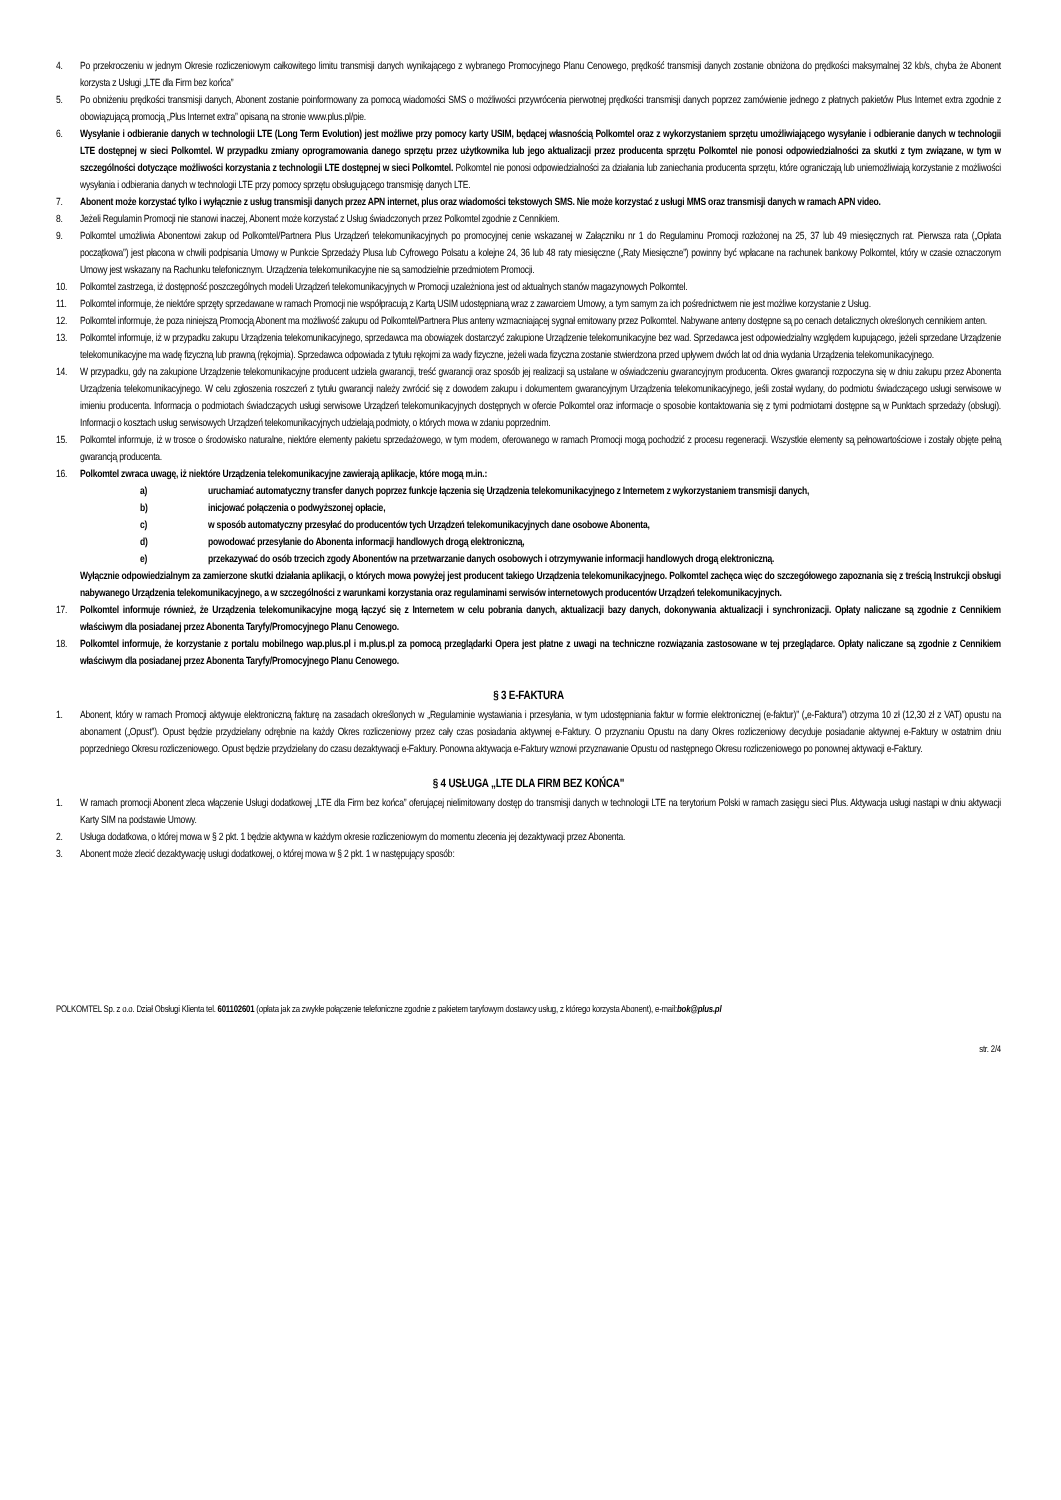4. Po przekroczeniu w jednym Okresie rozliczeniowym całkowitego limitu transmisji danych wynikającego z wybranego Promocyjnego Planu Cenowego, prędkość transmisji danych zostanie obniżona do prędkości maksymalnej 32 kb/s, chyba że Abonent korzysta z Usługi „LTE dla Firm bez końca”
5. Po obniżeniu prędkości transmisji danych, Abonent zostanie poinformowany za pomocą wiadomości SMS o możliwości przywrócenia pierwotnej prędkości transmisji danych poprzez zamówienie jednego z płatnych pakietów Plus Internet extra zgodnie z obowiązującą promocją „Plus Internet extra” opisaną na stronie www.plus.pl/pie.
6. Wysyłanie i odbieranie danych w technologii LTE (Long Term Evolution) jest możliwe przy pomocy karty USIM, będącej własnością Polkomtel oraz z wykorzystaniem sprzętu umożliwiającego wysyłanie i odbieranie danych w technologii LTE dostępnej w sieci Polkomtel. W przypadku zmiany oprogramowania danego sprzętu przez użytkownika lub jego aktualizacji przez producenta sprzętu Polkomtel nie ponosi odpowiedzialności za skutki z tym związane, w tym w szczególności dotyczące możliwości korzystania z technologii LTE dostępnej w sieci Polkomtel. Polkomtel nie ponosi odpowiedzialności za działania lub zaniechania producenta sprzętu, które ograniczają lub uniemożliwiają korzystanie z możliwości wysyłania i odbierania danych w technologii LTE przy pomocy sprzętu obsługującego transmisję danych LTE.
7. Abonent może korzystać tylko i wyłącznie z usług transmisji danych przez APN internet, plus oraz wiadomości tekstowych SMS. Nie może korzystać z usługi MMS oraz transmisji danych w ramach APN video.
8. Jeżeli Regulamin Promocji nie stanowi inaczej, Abonent może korzystać z Usług świadczonych przez Polkomtel zgodnie z Cennikiem.
9. Polkomtel umożliwia Abonentowi zakup od Polkomtel/Partnera Plus Urządzeń telekomunikacyjnych po promocyjnej cenie wskazanej w Załączniku nr 1 do Regulaminu Promocji rozłożonej na 25, 37 lub 49 miesięcznych rat. Pierwsza rata („Opłata początkowa”) jest płacona w chwili podpisania Umowy w Punkcie Sprzedaży Plusa lub Cyfrowego Polsatu a kolejne 24, 36 lub 48 raty miesięczne („Raty Miesięczne”) powinny być wpłacane na rachunek bankowy Polkomtel, który w czasie oznaczonym Umowy jest wskazany na Rachunku telefonicznym. Urządzenia telekomunikacyjne nie są samodzielnie przedmiotem Promocji.
10. Polkomtel zastrzega, iż dostępność poszczególnych modeli Urządzeń telekomunikacyjnych w Promocji uzależniona jest od aktualnych stanów magazynowych Polkomtel.
11. Polkomtel informuje, że niektóre sprzęty sprzedawane w ramach Promocji nie współpracują z Kartą USIM udostępnianą wraz z zawarciem Umowy, a tym samym za ich pośrednictwem nie jest możliwe korzystanie z Usług.
12. Polkomtel informuje, że poza niniejszą Promocją Abonent ma możliwość zakupu od Polkomtel/Partnera Plus anteny wzmacniającej sygnał emitowany przez Polkomtel. Nabywane anteny dostępne są po cenach detalicznych określonych cennikiem anten.
13. Polkomtel informuje, iż w przypadku zakupu Urządzenia telekomunikacyjnego, sprzedawca ma obowiązek dostarczyć zakupione Urządzenie telekomunikacyjne bez wad. Sprzedawca jest odpowiedzialny względem kupującego, jeżeli sprzedane Urządzenie telekomunikacyjne ma wadę fizyczną lub prawną (rękojmia). Sprzedawca odpowiada z tytułu rękojmi za wady fizyczne, jeżeli wada fizyczna zostanie stwierdzona przed upływem dwóch lat od dnia wydania Urządzenia telekomunikacyjnego.
14. W przypadku, gdy na zakupione Urządzenie telekomunikacyjne producent udziela gwarancji, treść gwarancji oraz sposób jej realizacji są ustalane w oświadczeniu gwarancyjnym producenta. Okres gwarancji rozpoczyna się w dniu zakupu przez Abonenta Urządzenia telekomunikacyjnego. W celu zgłoszenia roszczeń z tytułu gwarancji należy zwrócić się z dowodem zakupu i dokumentem gwarancyjnym Urządzenia telekomunikacyjnego, jeśli został wydany, do podmiotu świadczącego usługi serwisowe w imieniu producenta. Informacja o podmiotach świadczących usługi serwisowe Urządzeń telekomunikacyjnych dostępnych w ofercie Polkomtel oraz informacje o sposobie kontaktowania się z tymi podmiotami dostępne są w Punktach sprzedaży (obsługi). Informacji o kosztach usług serwisowych Urządzeń telekomunikacyjnych udzielają podmioty, o których mowa w zdaniu poprzednim.
15. Polkomtel informuje, iż w trosce o środowisko naturalne, niektóre elementy pakietu sprzedażowego, w tym modem, oferowanego w ramach Promocji mogą pochodzić z procesu regeneracji. Wszystkie elementy są pełnowartościowe i zostały objęte pełną gwarancją producenta.
16. Polkomtel zwraca uwagę, iż niektóre Urządzenia telekomunikacyjne zawierają aplikacje, które mogą m.in.:
a) uruchamiać automatyczny transfer danych poprzez funkcje łączenia się Urządzenia telekomunikacyjnego z Internetem z wykorzystaniem transmisji danych,
b) inicjować połączenia o podwyższonej opłacie,
c) w sposób automatyczny przesyłać do producentów tych Urządzeń telekomunikacyjnych dane osobowe Abonenta,
d) powodować przesyłanie do Abonenta informacji handlowych drogą elektroniczną,
e) przekazywać do osób trzecich zgody Abonentów na przetwarzanie danych osobowych i otrzymywanie informacji handlowych drogą elektroniczną.
Wyłącznie odpowiedzialnym za zamierzone skutki działania aplikacji, o których mowa powyżej jest producent takiego Urządzenia telekomunikacyjnego. Polkomtel zachęca więc do szczegółowego zapoznania się z treścią Instrukcji obsługi nabywanego Urządzenia telekomunikacyjnego, a w szczególności z warunkami korzystania oraz regulaminami serwisów internetowych producentów Urządzeń telekomunikacyjnych.
17. Polkomtel informuje również, że Urządzenia telekomunikacyjne mogą łączyć się z Internetem w celu pobrania danych, aktualizacji bazy danych, dokonywania aktualizacji i synchronizacji. Opłaty naliczane są zgodnie z Cennikiem właściwym dla posiadanej przez Abonenta Taryfy/Promocyjnego Planu Cenowego.
18. Polkomtel informuje, że korzystanie z portalu mobilnego wap.plus.pl i m.plus.pl za pomocą przeglądarki Opera jest płatne z uwagi na techniczne rozwiązania zastosowane w tej przeglądarce. Opłaty naliczane są zgodnie z Cennikiem właściwym dla posiadanej przez Abonenta Taryfy/Promocyjnego Planu Cenowego.
§ 3 E-FAKTURA
1. Abonent, który w ramach Promocji aktywuje elektroniczną fakturę na zasadach określonych w „Regulaminie wystawiania i przesyłania, w tym udostępniania faktur w formie elektronicznej (e-faktur)” („e-Faktura”) otrzyma 10 zł (12,30 zł z VAT) opustu na abonament („Opust”). Opust będzie przydzielany odrębnie na każdy Okres rozliczeniowy przez cały czas posiadania aktywnej e-Faktury. O przyznaniu Opustu na dany Okres rozliczeniowy decyduje posiadanie aktywnej e-Faktury w ostatnim dniu poprzedniego Okresu rozliczeniowego. Opust będzie przydzielany do czasu dezaktywacji e-Faktury. Ponowna aktywacja e-Faktury wznowi przyznawanie Opustu od następnego Okresu rozliczeniowego po ponownej aktywacji e-Faktury.
§ 4 USŁUGA „LTE DLA FIRM BEZ KOŃCA"
1. W ramach promocji Abonent zleca włączenie Usługi dodatkowej „LTE dla Firm bez końca” oferującej nielimitowany dostęp do transmisji danych w technologii LTE na terytorium Polski w ramach zasięgu sieci Plus. Aktywacja usługi nastąpi w dniu aktywacji Karty SIM na podstawie Umowy.
2. Usługa dodatkowa, o której mowa w § 2 pkt. 1 będzie aktywna w każdym okresie rozliczeniowym do momentu zlecenia jej dezaktywacji przez Abonenta.
3. Abonent może zlecić dezaktywację usługi dodatkowej, o której mowa w § 2 pkt. 1 w następujący sposób:
POLKOMTEL Sp. z o.o. Dział Obsługi Klienta tel. 601102601 (opłata jak za zwykłe połączenie telefoniczne zgodnie z pakietem taryfowym dostawcy usług, z którego korzysta Abonent), e-mail:bok@plus.pl
str. 2/4